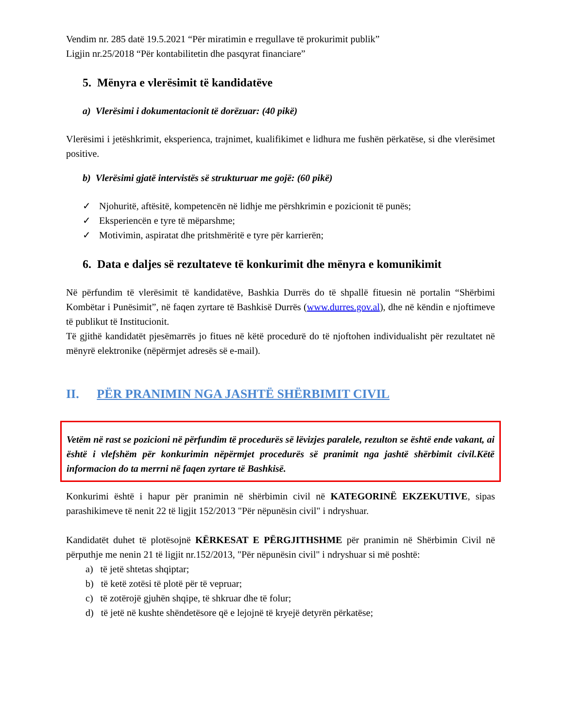Vendim nr. 285 datë 19.5.2021 “Për miratimin e rregullave të prokurimit publik”
Ligjin nr.25/2018 “Për kontabilitetin dhe pasqyrat financiare”
5. Mënyra e vlerësimit të kandidatëve
a) Vlerësimi i dokumentacionit të dorëzuar: (40 pikë)
Vlerësimi i jetëshkrimit, eksperienca, trajnimet, kualifikimet e lidhura me fushën përkatëse, si dhe vlerësimet positive.
b) Vlerësimi gjatë intervistës së strukturuar me gojë: (60 pikë)
✓ Njohuritë, aftësitë, kompetencën në lidhje me përshkrimin e pozicionit të punës;
✓ Eksperiencën e tyre të mëparshme;
✓ Motivimin, aspiratat dhe pritshmëritë e tyre për karrierën;
6. Data e daljes së rezultateve të konkurimit dhe mënyra e komunikimit
Në përfundim të vlerësimit të kandidatëve, Bashkia Durrës do të shpallë fituesin në portalin “Shërbimi Kombëtar i Punësimit”, në faqen zyrtare të Bashkisë Durrës (www.durres.gov.al), dhe në këndin e njoftimeve të publikut të Institucionit.
Të gjithë kandidatët pjesëmarrës jo fitues në këtë procedurë do të njoftohen individualisht për rezultatet në mënyrë elektronike (nëpërmjet adresës së e-mail).
II. PËR PRANIMIN NGA JASHTË SHËRBIMIT CIVIL
Vetëm në rast se pozicioni në përfundim të procedurës së lëvizjes paralele, rezulton se është ende vakant, ai është i vlefshëm për konkurimin nëpërmjet procedurës së pranimit nga jashtë shërbimit civil.Këtë informacion do ta merrni në faqen zyrtare të Bashkisë.
Konkurimi është i hapur për pranimin në shërbimin civil në KATEGORINË EKZEKUTIVE, sipas parashikimeve të nenit 22 të ligjit 152/2013 "Për nëpunësin civil" i ndryshuar.
Kandidatët duhet të plotësojnë KËRKESAT E PËRGJITHSHME për pranimin në Shërbimin Civil në përputhje me nenin 21 të ligjit nr.152/2013, "Për nëpunësin civil" i ndryshuar si më poshtë:
a) të jetë shtetas shqiptar;
b) të ketë zotësi të plotë për të vepruar;
c) të zotërojë gjuhën shqipe, të shkruar dhe të folur;
d) të jetë në kushte shëndetësore që e lejojnë të kryejë detyrën përkatëse;